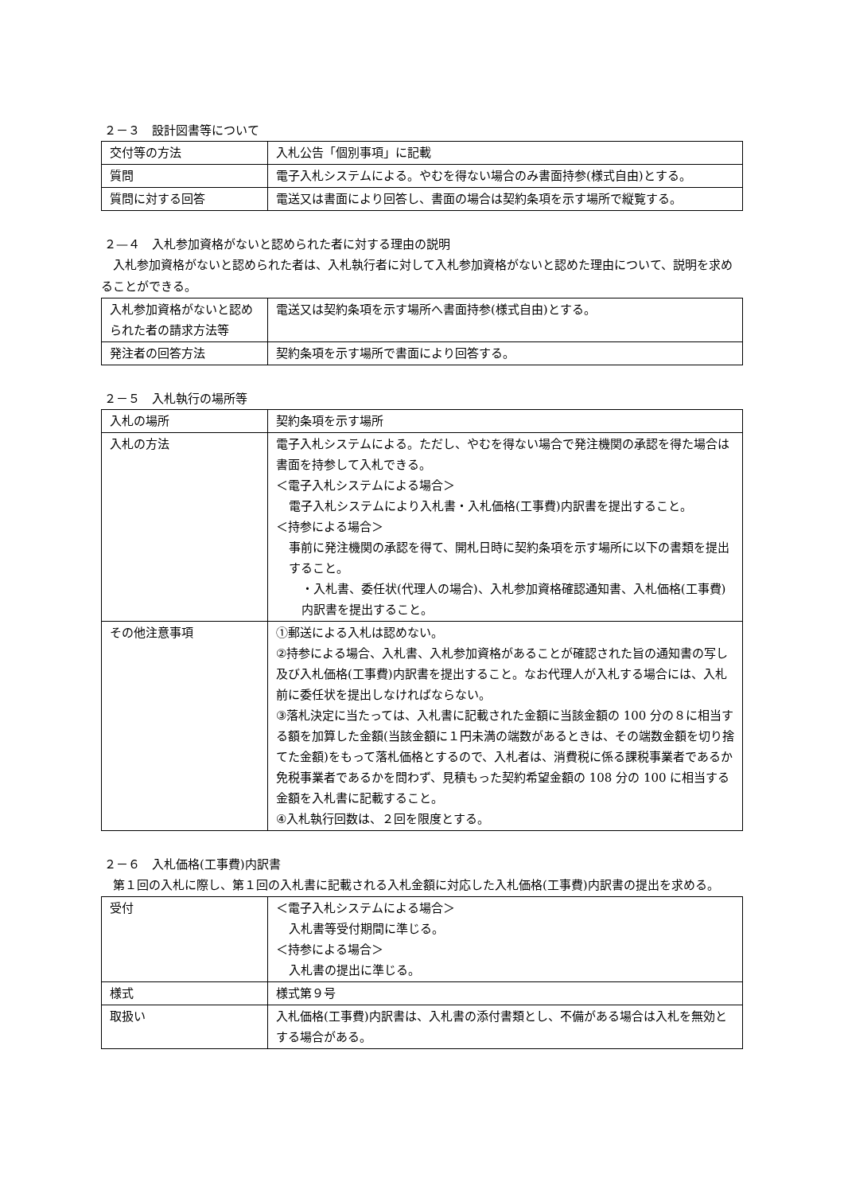２－３　設計図書等について
| 交付等の方法 | 入札公告「個別事項」に記載 |
| 質問 | 電子入札システムによる。やむを得ない場合のみ書面持参(様式自由)とする。 |
| 質問に対する回答 | 電送又は書面により回答し、書面の場合は契約条項を示す場所で縦覧する。 |
２—４　入札参加資格がないと認められた者に対する理由の説明
　入札参加資格がないと認められた者は、入札執行者に対して入札参加資格がないと認めた理由について、説明を求めることができる。
| 入札参加資格がないと認められた者の請求方法等 | 電送又は契約条項を示す場所へ書面持参(様式自由)とする。 |
| 発注者の回答方法 | 契約条項を示す場所で書面により回答する。 |
２－５　入札執行の場所等
| 入札の場所 | 契約条項を示す場所 |
| 入札の方法 | 電子入札システムによる。ただし、やむを得ない場合で発注機関の承認を得た場合は書面を持参して入札できる。 ＜電子入札システムによる場合＞ 電子入札システムにより入札書・入札価格(工事費)内訳書を提出すること。 ＜持参による場合＞ 事前に発注機関の承認を得て、開札日時に契約条項を示す場所に以下の書類を提出すること。 ・入札書、委任状(代理人の場合)、入札参加資格確認通知書、入札価格(工事費)内訳書を提出すること。 |
| その他注意事項 | ①郵送による入札は認めない。 ②持参による場合、入札書、入札参加資格があることが確認された旨の通知書の写し及び入札価格(工事費)内訳書を提出すること。なお代理人が入札する場合には、入札前に委任状を提出しなければならない。 ③落札決定に当たっては、入札書に記載された金額に当該金額の 100 分の８に相当する額を加算した金額(当該金額に１円未満の端数があるときは、その端数金額を切り捨てた金額)をもって落札価格とするので、入札者は、消費税に係る課税事業者であるか免税事業者であるかを問わず、見積もった契約希望金額の 108 分の 100 に相当する金額を入札書に記載すること。 ④入札執行回数は、２回を限度とする。 |
２－６　入札価格(工事費)内訳書
　第１回の入札に際し、第１回の入札書に記載される入札金額に対応した入札価格(工事費)内訳書の提出を求める。
| 受付 | ＜電子入札システムによる場合＞ 入札書等受付期間に準じる。 ＜持参による場合＞ 入札書の提出に準じる。 |
| 様式 | 様式第９号 |
| 取扱い | 入札価格(工事費)内訳書は、入札書の添付書類とし、不備がある場合は入札を無効とする場合がある。 |